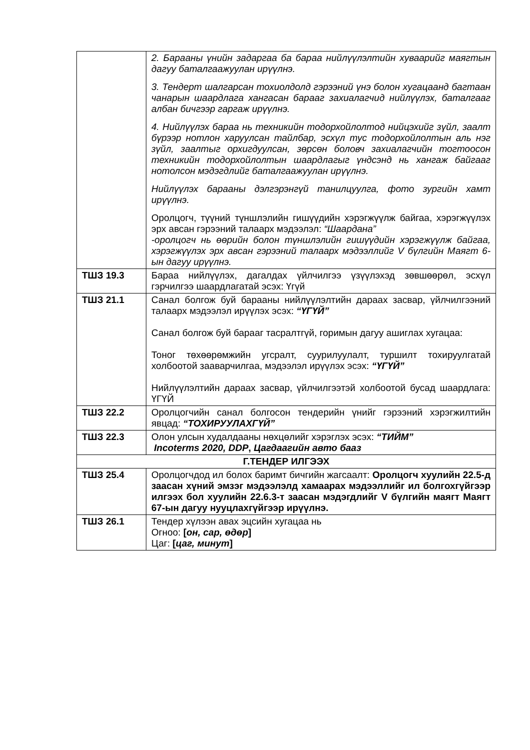| | 2. Барааны үнийн задаргаа ба бараа нийлүүлэлтийн хуваарийг маягтын дагуу баталгаажуулан ирүүлнэ. 3. Тендерт шалгарсан тохиолдолд гэрээний үнэ болон хугацаанд багтаан чанарын шаардлага хангасан барааг захиалагчид нийлүүлэх, баталгааг албан бичгээр гаргаж ирүүлнэ. 4. Нийлүүлэх бараа нь техникийн тодорхойлолтод нийцэхийг зүйл, заалт бүрээр нотлон харуулсан тайлбар, эсхүл тус тодорхойлолтын аль нэг зүйл, заалтыг орхигдуулсан, зөрсөн боловч захиалагчийн тогтоосон техникийн тодорхойлолтын шаардлагыг үндсэнд нь хангаж байгааг нотолсон мэдэгдлийг баталгаажуулан ирүүлнэ. Нийлүүлэх барааны дэлгэрэнгүй танилцуулга, фото зургийн хамт ирүүлнэ. Оролцогч, түүний түншлэлийн гишүүдийн хэрэгжүүлж байгаа, хэрэгжүүлэх эрх авсан гэрээний талаарх мэдээлэл: “Шаардана” -оролцогч нь өөрийн болон түншлэлийн гишүүдийн хэрэгжүүлж байгаа, хэрэгжүүлэх эрх авсан гэрээний талаарх мэдээллийг V бүлгийн Маягт 6-ын дагуу ирүүлнэ. |
| ТШЗ 19.3 | Бараа нийлүүлэх, дагалдах үйлчилгээ үзүүлэхэд зөвшөөрөл, эсхүл гэрчилгээ шаардлагатай эсэх: Үгүй |
| ТШЗ 21.1 | Санал болгож буй барааны нийлүүлэлтийн дараах засвар, үйлчилгээний талаарх мэдээлэл ирүүлэх эсэх: “ҮГҮЙ” Санал болгож буй барааг тасралтгүй, горимын дагуу ашиглах хугацаа: Тоног төхөөрөмжийн угсралт, суурилуулалт, туршилт тохируулгатай холбоотой зааварчилгаа, мэдээлэл ирүүлэх эсэх: “ҮГҮЙ” Нийлүүлэлтийн дараах засвар, үйлчилгээтэй холбоотой бусад шаардлага: ҮГҮЙ |
| ТШЗ 22.2 | Оролцогчийн санал болгосон тендерийн үнийг гэрээний хэрэгжилтийн явцад: “ТОХИРУУЛАХГҮЙ” |
| ТШЗ 22.3 | Олон улсын худалдааны нөхцөлийг хэрэглэх эсэх: “ТИЙМ” Incoterms 2020, DDP , Цагдаагийн авто бааз |
| Г.ТЕНДЕР ИЛГЭЭХ | |
| ТШЗ 25.4 | Оролцогчдод ил болох баримт бичгийн жагсаалт: Оролцогч хуулийн 22.5-д заасан хүний эмзэг мэдээлэлд хамаарах мэдээллийг ил болгохгүйгээр илгээх бол хуулийн 22.6.3-т заасан мэдэгдлийг V бүлгийн маягт Маягт 67-ын дагуу нууцлахгүйгээр ирүүлнэ. |
| ТШЗ 26.1 | Тендер хүлээн авах эцсийн хугацаа нь Огноо: [ он, сар, өдөр ] Цаг: [ цаг, минут ] |